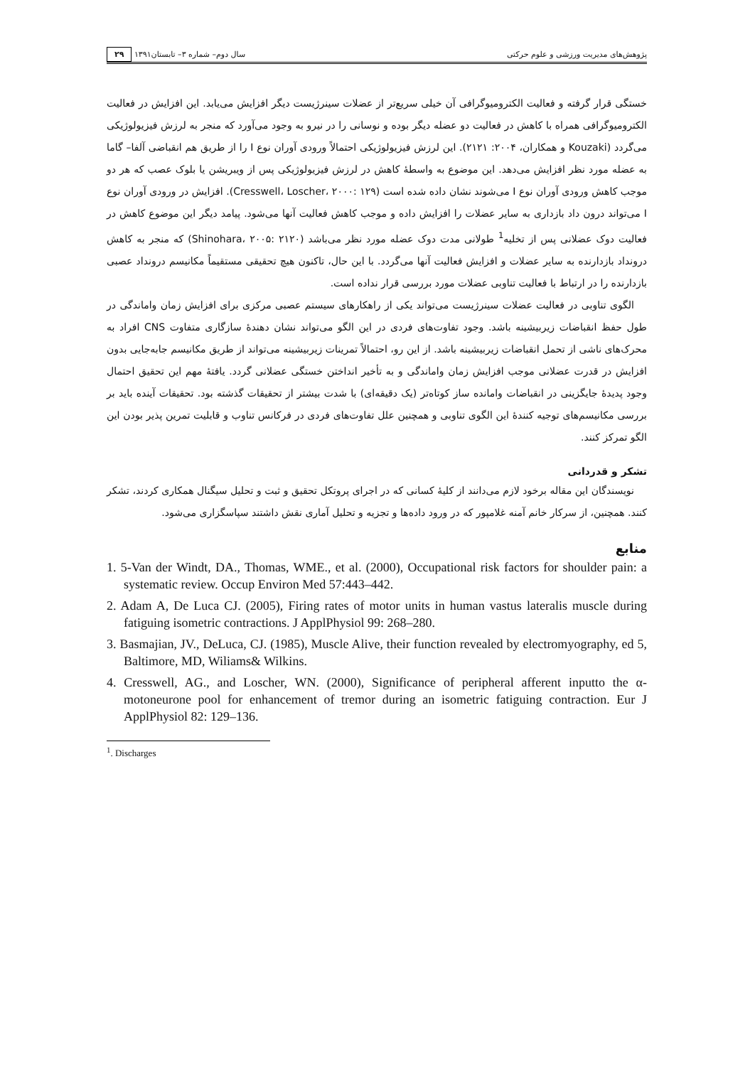پژوهش‌های مدیریت ورزشی و علوم حرکتی سال دوم– شماره ۳– تابستان۱۳۹۱ ۲۹
خستگی قرار گرفته و فعالیت الکترومیوگرافی آن خیلی سریع‌تر از عضلات سینرژیست دیگر افزایش می‌یابد. این افزایش در فعالیت الکترومیوگرافی همراه با کاهش در فعالیت دو عضله دیگر بوده و نوسانی را در نیرو به وجود می‌آورد که منجر به لرزش فیزیولوژیکی می‌گردد (Kouzaki و همکاران، ۲۰۰۴: ۲۱۲۱). این لرزش فیزیولوژیکی احتمالاً ورودی آوران نوع I را از طریق هم انقباضی آلفا– گاما به عضله مورد نظر افزایش می‌دهد. این موضوع به واسطهٔ کاهش در لرزش فیزیولوژیکی پس از ویبریشن یا بلوک عصب که هر دو موجب کاهش ورودی آوران نوع I می‌شوند نشان داده شده است (Cresswell، Loscher، ۲۰۰۰: ۱۲۹). افزایش در ورودی آوران نوع I می‌تواند درون داد بازداری به سایر عضلات را افزایش داده و موجب کاهش فعالیت آنها می‌شود. پیامد دیگر این موضوع کاهش در فعالیت دوک عضلانی پس از تخلیه<sup>1</sup> طولانی مدت دوک عضله مورد نظر می‌باشد (Shinohara، ۲۰۰۵: ۲۱۲۰) که منجر به کاهش درونداد بازدارنده به سایر عضلات و افزایش فعالیت آنها می‌گردد. با این حال، تاکنون هیچ تحقیقی مستقیماً مکانیسم درونداد عصبی بازدارنده را در ارتباط با فعالیت تناوبی عضلات مورد بررسی قرار نداده است.
الگوی تناوبی در فعالیت عضلات سینرژیست می‌تواند یکی از راهکارهای سیستم عصبی مرکزی برای افزایش زمان واماندگی در طول حفظ انقباضات زیربیشینه باشد. وجود تفاوت‌های فردی در این الگو می‌تواند نشان دهندهٔ سازگاری متفاوت CNS افراد به محرک‌های ناشی از تحمل انقباضات زیربیشینه باشد. از این رو، احتمالاً تمرینات زیربیشینه می‌تواند از طریق مکانیسم جابه‌جایی بدون افزایش در قدرت عضلانی موجب افزایش زمان واماندگی و به تأخیر انداختن خستگی عضلانی گردد. یافتهٔ مهم این تحقیق احتمال وجود پدیدهٔ جایگزینی در انقباضات وامانده ساز کوتاه‌تر (یک دقیقه‌ای) با شدت بیشتر از تحقیقات گذشته بود. تحقیقات آینده باید بر بررسی مکانیسم‌های توجیه کنندهٔ این الگوی تناوبی و همچنین علل تفاوت‌های فردی در فرکانس تناوب و قابلیت تمرین پذیر بودن این الگو تمرکز کنند.
تشکر و قدردانی
نویسندگان این مقاله برخود لازم می‌دانند از کلیهٔ کسانی که در اجرای پروتکل تحقیق و ثبت و تحلیل سیگنال همکاری کردند، تشکر کنند. همچنین، از سرکار خانم آمنه غلامپور که در ورود داده‌ها و تجزیه و تحلیل آماری نقش داشتند سپاسگزاری می‌شود.
منابع
1. 5-Van der Windt, DA., Thomas, WME., et al. (2000), Occupational risk factors for shoulder pain: a systematic review. Occup Environ Med 57:443–442.
2. Adam A, De Luca CJ. (2005), Firing rates of motor units in human vastus lateralis muscle during fatiguing isometric contractions. J ApplPhysiol 99: 268–280.
3. Basmajian, JV., DeLuca, CJ. (1985), Muscle Alive, their function revealed by electromyography, ed 5, Baltimore, MD, Wiliams& Wilkins.
4. Cresswell, AG., and Loscher, WN. (2000), Significance of peripheral afferent inputto the α-motoneurone pool for enhancement of tremor during an isometric fatiguing contraction. Eur J ApplPhysiol 82: 129–136.
<sup>1</sup>. Discharges